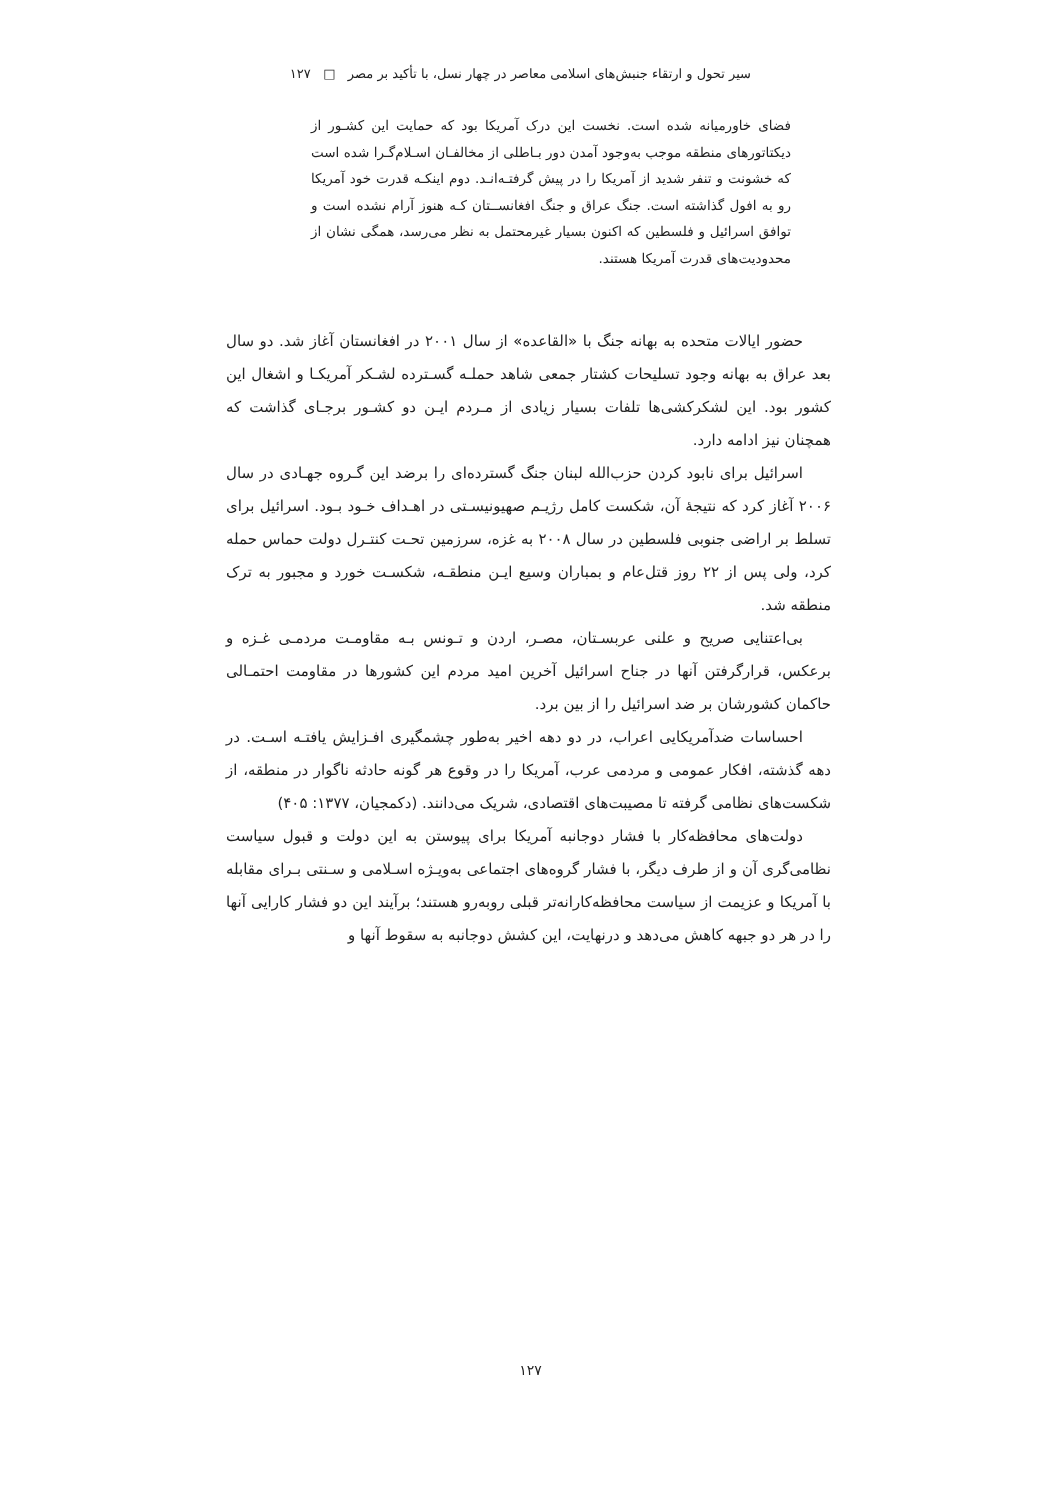سیر تحول و ارتقاء جنبش‌های اسلامی معاصر در چهار نسل، با تأکید بر مصر □ ۱۲۷
فضای خاورمیانه شده است. نخست این درک آمریکا بود که حمایت این کشـور از دیکتاتورهای منطقه موجب به‌وجود آمدن دور بـاطلی از مخالفـان اسـلام‌گـرا شده است که خشونت و تنفر شدید از آمریکا را در پیش گرفتـه‌انـد. دوم اینکـه قدرت خود آمریکا رو به افول گذاشته است. جنگ عراق و جنگ افغانســتان کـه هنوز آرام نشده است و توافق اسرائیل و فلسطین که اکنون بسیار غیرمحتمل به نظر می‌رسد، همگی نشان از محدودیت‌های قدرت آمریکا هستند.
حضور ایالات متحده به بهانه جنگ با «القاعده» از سال ۲۰۰۱ در افغانستان آغاز شد. دو سال بعد عراق به بهانه وجود تسلیحات کشتار جمعی شاهد حملـه گسـترده لشـکر آمریکـا و اشغال این کشور بود. این لشکرکشی‌ها تلفات بسیار زیادی از مـردم ایـن دو کشـور برجـای گذاشت که همچنان نیز ادامه دارد.
اسرائیل برای نابود کردن حزب‌الله لبنان جنگ گسترده‌ای را برضد این گـروه جهـادی در سال ۲۰۰۶ آغاز کرد که نتیجهٔ آن، شکست کامل رژیـم صهیونیسـتی در اهـداف خـود بـود. اسرائیل برای تسلط بر اراضی جنوبی فلسطین در سال ۲۰۰۸ به غزه، سرزمین تحـت کنتـرل دولت حماس حمله کرد، ولی پس از ۲۲ روز قتل‌عام و بمباران وسیع ایـن منطقـه، شکسـت خورد و مجبور به ترک منطقه شد.
بی‌اعتنایی صریح و علنی عربسـتان، مصـر، اردن و تـونس بـه مقاومـت مردمـی غـزه و برعکس، قرارگرفتن آنها در جناح اسرائیل آخرین امید مردم این کشورها در مقاومت احتمـالی حاکمان کشورشان بر ضد اسرائیل را از بین برد.
احساسات ضدآمریکایی اعراب، در دو دهه اخیر به‌طور چشمگیری افـزایش یافتـه اسـت. در دهه گذشته، افکار عمومی و مردمی عرب، آمریکا را در وقوع هر گونه حادثه ناگوار در منطقه، از شکست‌های نظامی گرفته تا مصیبت‌های اقتصادی، شریک می‌دانند. (دکمجیان، ۱۳۷۷: ۴۰۵)
دولت‌های محافظه‌کار با فشار دوجانبه آمریکا برای پیوستن به این دولت و قبول سیاست نظامی‌گری آن و از طرف دیگر، با فشار گروه‌های اجتماعی به‌ویـژه اسـلامی و سـنتی بـرای مقابله با آمریکا و عزیمت از سیاست محافظه‌کارانه‌تر قبلی روبه‌رو هستند؛ برآیند این دو فشار کارایی آنها را در هر دو جبهه کاهش می‌دهد و درنهایت، این کشش دوجانبه به سقوط آنها و
۱۲۷